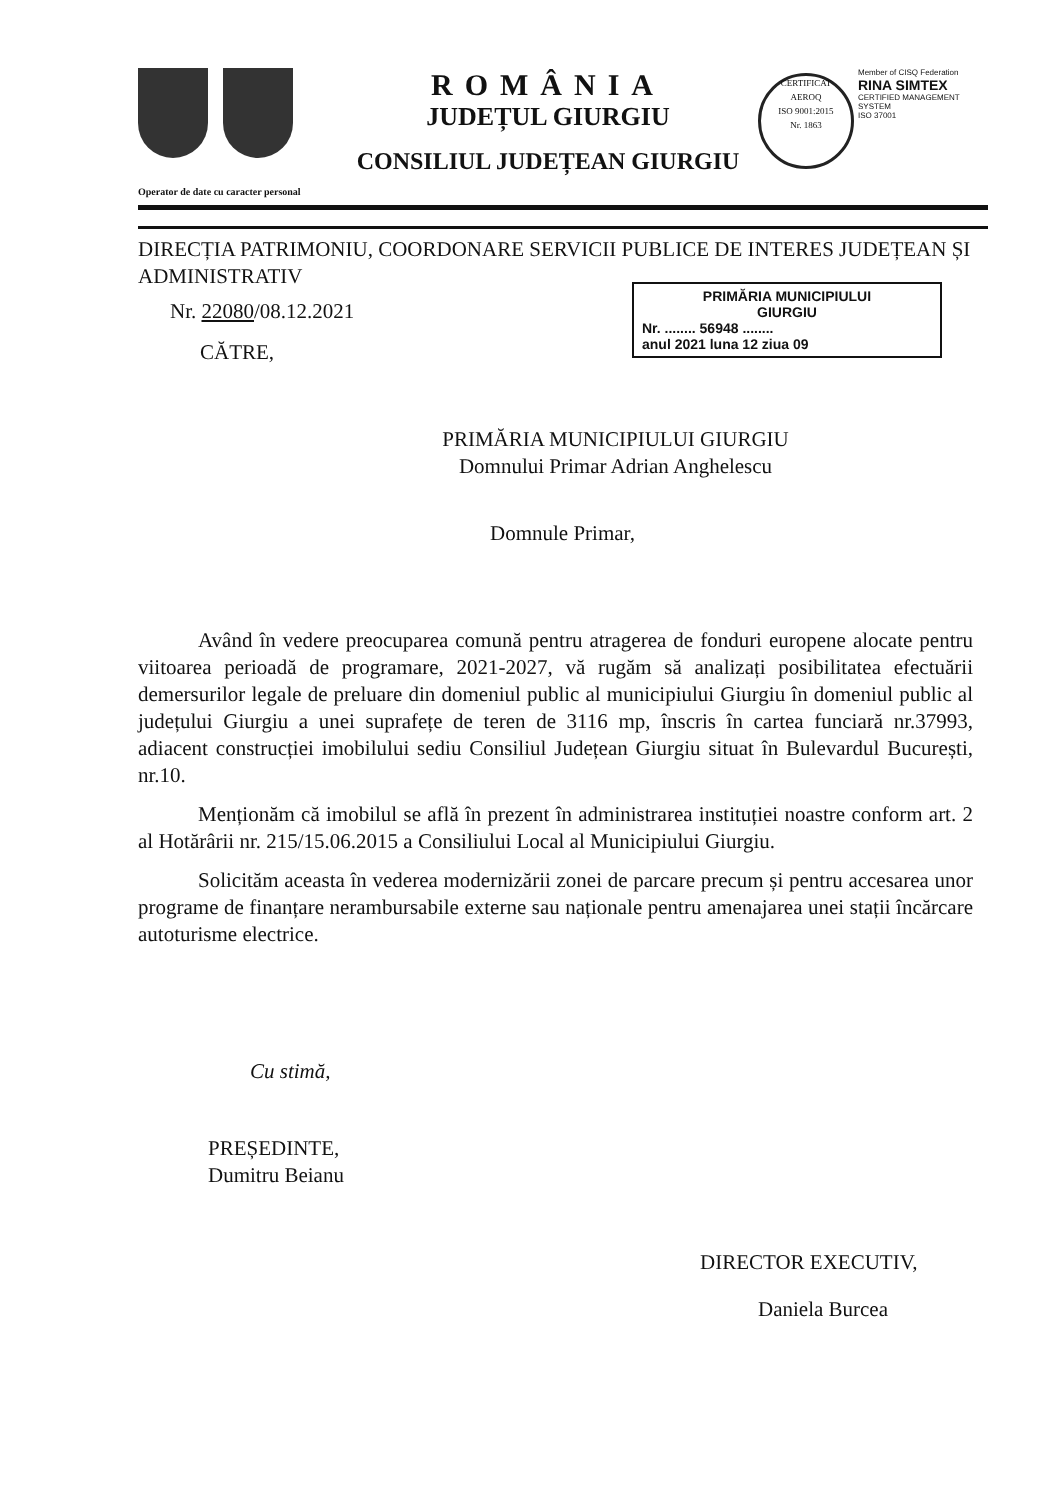ROMÂNIA
JUDEȚUL GIURGIU
CONSILIUL JUDEȚEAN GIURGIU
CERTIFICAT
AEROQ
ISO 9001:2015
Nr. 1863
Member of CISQ Federation
RINA SIMTEX
CERTIFIED MANAGEMENT SYSTEM
ISO 37001
Operator de date cu caracter personal
DIRECȚIA PATRIMONIU, COORDONARE SERVICII PUBLICE DE INTERES JUDEȚEAN ȘI ADMINISTRATIV
Nr. 22080/08.12.2021
CĂTRE,
PRIMĂRIA MUNICIPIULUI GIURGIU
Domnului Primar Adrian Anghelescu
Domnule Primar,
Având în vedere preocuparea comună pentru atragerea de fonduri europene alocate pentru viitoarea perioadă de programare, 2021-2027, vă rugăm să analizați posibilitatea efectuării demersurilor legale de preluare din domeniul public al municipiului Giurgiu în domeniul public al județului Giurgiu a unei suprafețe de teren de 3116 mp, înscris în cartea funciară nr.37993, adiacent construcției imobilului sediu Consiliul Județean Giurgiu situat în Bulevardul București, nr.10.
Menționăm că imobilul se află în prezent în administrarea instituției noastre conform art. 2 al Hotărârii nr. 215/15.06.2015 a Consiliului Local al Municipiului Giurgiu.
Solicităm aceasta în vederea modernizării zonei de parcare precum și pentru accesarea unor programe de finanțare nerambursabile externe sau naționale pentru amenajarea unei stații încărcare autoturisme electrice.
Cu stimă,
PREȘEDINTE,
Dumitru Beianu
DIRECTOR EXECUTIV,
Daniela Burcea
PRIMĂRIA MUNICIPIULUI
GIURGIU
Nr. ........ 56948 ........
anul 2021 luna 12 ziua 09